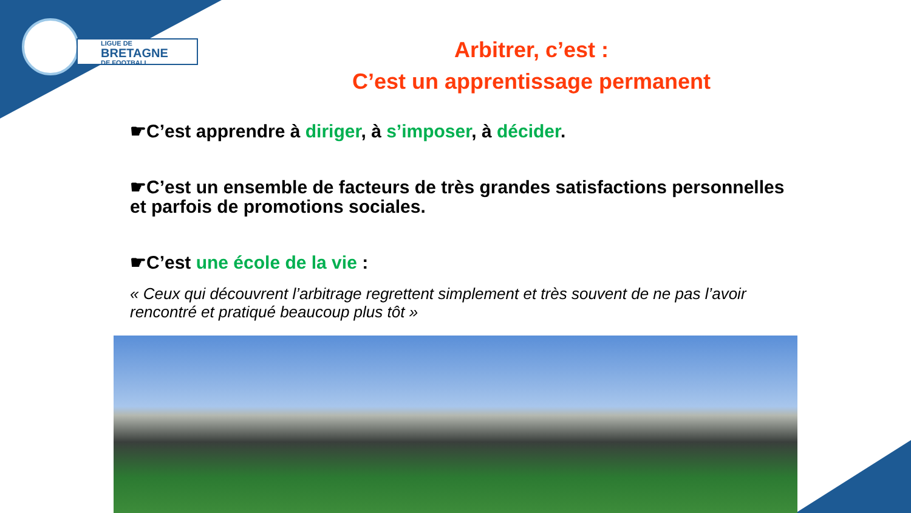LIGUE DE
BRETAGNE
DE FOOTBALL
Arbitrer, c’est :
C’est un apprentissage permanent
☛C’est apprendre à diriger, à s’imposer, à décider.
☛C’est un ensemble de facteurs de très grandes satisfactions personnelles et parfois de promotions sociales.
☛C’est une école de la vie :
« Ceux qui découvrent l’arbitrage regrettent simplement et très souvent de ne pas l’avoir rencontré et pratiqué beaucoup plus tôt »